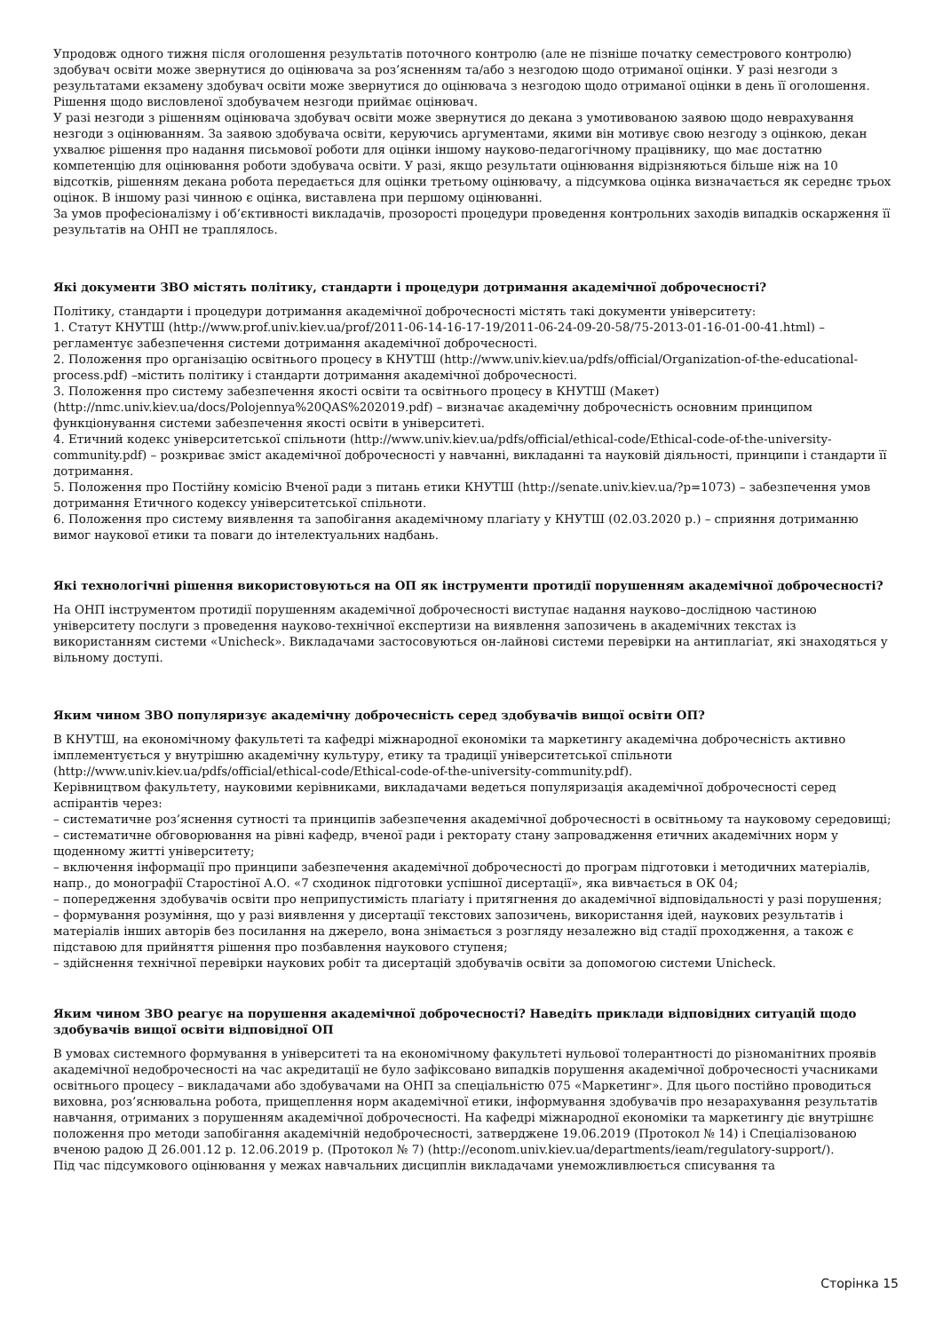Упродовж одного тижня після оголошення результатів поточного контролю (але не пізніше початку семестрового контролю) здобувач освіти може звернутися до оцінювача за роз’ясненням та/або з незгодою щодо отриманої оцінки. У разі незгоди з результатами екзамену здобувач освіти може звернутися до оцінювача з незгодою щодо отриманої оцінки в день її оголошення. Рішення щодо висловленої здобувачем незгоди приймає оцінювач.
У разі незгоди з рішенням оцінювача здобувач освіти може звернутися до декана з умотивованою заявою щодо неврахування незгоди з оцінюванням. За заявою здобувача освіти, керуючись аргументами, якими він мотивує свою незгоду з оцінкою, декан ухвалює рішення про надання письмової роботи для оцінки іншому науково-педагогічному працівнику, що має достатню компетенцію для оцінювання роботи здобувача освіти. У разі, якщо результати оцінювання відрізняються більше ніж на 10 відсотків, рішенням декана робота передається для оцінки третьому оцінювачу, а підсумкова оцінка визначається як середнє трьох оцінок. В іншому разі чинною є оцінка, виставлена при першому оцінюванні.
За умов професіоналізму і об’єктивності викладачів, прозорості процедури проведення контрольних заходів випадків оскарження її результатів на ОНП не траплялось.
Які документи ЗВО містять політику, стандарти і процедури дотримання академічної доброчесності?
Політику, стандарти і процедури дотримання академічної доброчесності містять такі документи університету:
1. Статут КНУТШ (http://www.prof.univ.kiev.ua/prof/2011-06-14-16-17-19/2011-06-24-09-20-58/75-2013-01-16-01-00-41.html) – регламентує забезпечення системи дотримання академічної доброчесності.
2. Положення про організацію освітнього процесу в КНУТШ (http://www.univ.kiev.ua/pdfs/official/Organization-of-the-educational-process.pdf) –містить політику і стандарти дотримання академічної доброчесності.
3. Положення про систему забезпечення якості освіти та освітнього процесу в КНУТШ (Макет) (http://nmc.univ.kiev.ua/docs/Polojennya%20QAS%202019.pdf) – визначає академічну доброчесність основним принципом функціонування системи забезпечення якості освіти в університеті.
4. Етичний кодекс університетської спільноти (http://www.univ.kiev.ua/pdfs/official/ethical-code/Ethical-code-of-the-university-community.pdf) – розкриває зміст академічної доброчесності у навчанні, викладанні та науковій діяльності, принципи і стандарти її дотримання.
5. Положення про Постійну комісію Вченої ради з питань етики КНУТШ (http://senate.univ.kiev.ua/?p=1073) – забезпечення умов дотримання Етичного кодексу університетської спільноти.
6. Положення про систему виявлення та запобігання академічному плагіату у КНУТШ (02.03.2020 р.) – сприяння дотриманню вимог наукової етики та поваги до інтелектуальних надбань.
Які технологічні рішення використовуються на ОП як інструменти протидії порушенням академічної доброчесності?
На ОНП інструментом протидії порушенням академічної доброчесності виступає надання науково–дослідною частиною університету послуги з проведення науково-технічної експертизи на виявлення запозичень в академічних текстах із використанням системи «Unicheck». Викладачами застосовуються он-лайнові системи перевірки на антиплагіат, які знаходяться у вільному доступі.
Яким чином ЗВО популяризує академічну доброчесність серед здобувачів вищої освіти ОП?
В КНУТШ, на економічному факультеті та кафедрі міжнародної економіки та маркетингу академічна доброчесність активно імплементується у внутрішню академічну культуру, етику та традиції університетської спільноти (http://www.univ.kiev.ua/pdfs/official/ethical-code/Ethical-code-of-the-university-community.pdf).
Керівництвом факультету, науковими керівниками, викладачами ведеться популяризація академічної доброчесності серед аспірантів через:
– систематичне роз’яснення сутності та принципів забезпечення академічної доброчесності в освітньому та науковому середовищі;
– систематичне обговорювання на рівні кафедр, вченої ради і ректорату стану запровадження етичних академічних норм у щоденному житті університету;
– включення інформації про принципи забезпечення академічної доброчесності до програм підготовки і методичних матеріалів, напр., до монографії Старостіної А.О. «7 сходинок підготовки успішної дисертації», яка вивчається в ОК 04;
– попередження здобувачів освіти про неприпустимість плагіату і притягнення до академічної відповідальності у разі порушення;
– формування розуміння, що у разі виявлення у дисертації текстових запозичень, використання ідей, наукових результатів і матеріалів інших авторів без посилання на джерело, вона знімається з розгляду незалежно від стадії проходження, а також є підставою для прийняття рішення про позбавлення наукового ступеня;
– здійснення технічної перевірки наукових робіт та дисертацій здобувачів освіти за допомогою системи Unicheck.
Яким чином ЗВО реагує на порушення академічної доброчесності? Наведіть приклади відповідних ситуацій щодо здобувачів вищої освіти відповідної ОП
В умовах системного формування в університеті та на економічному факультеті нульової толерантності до різноманітних проявів академічної недоброчесності на час акредитації не було зафіксовано випадків порушення академічної доброчесності учасниками освітнього процесу – викладачами або здобувачами на ОНП за спеціальністю 075 «Маркетинг». Для цього постійно проводиться виховна, роз’яснювальна робота, прищеплення норм академічної етики, інформування здобувачів про незарахування результатів навчання, отриманих з порушенням академічної доброчесності. На кафедрі міжнародної економіки та маркетингу діє внутрішнє положення про методи запобігання академічній недоброчесності, затверджене 19.06.2019 (Протокол № 14) і Спеціалізованою вченою радою Д 26.001.12 р. 12.06.2019 р. (Протокол № 7) (http://econom.univ.kiev.ua/departments/ieam/regulatory-support/).
Під час підсумкового оцінювання у межах навчальних дисциплін викладачами унеможливлюється списування та
Сторінка 15